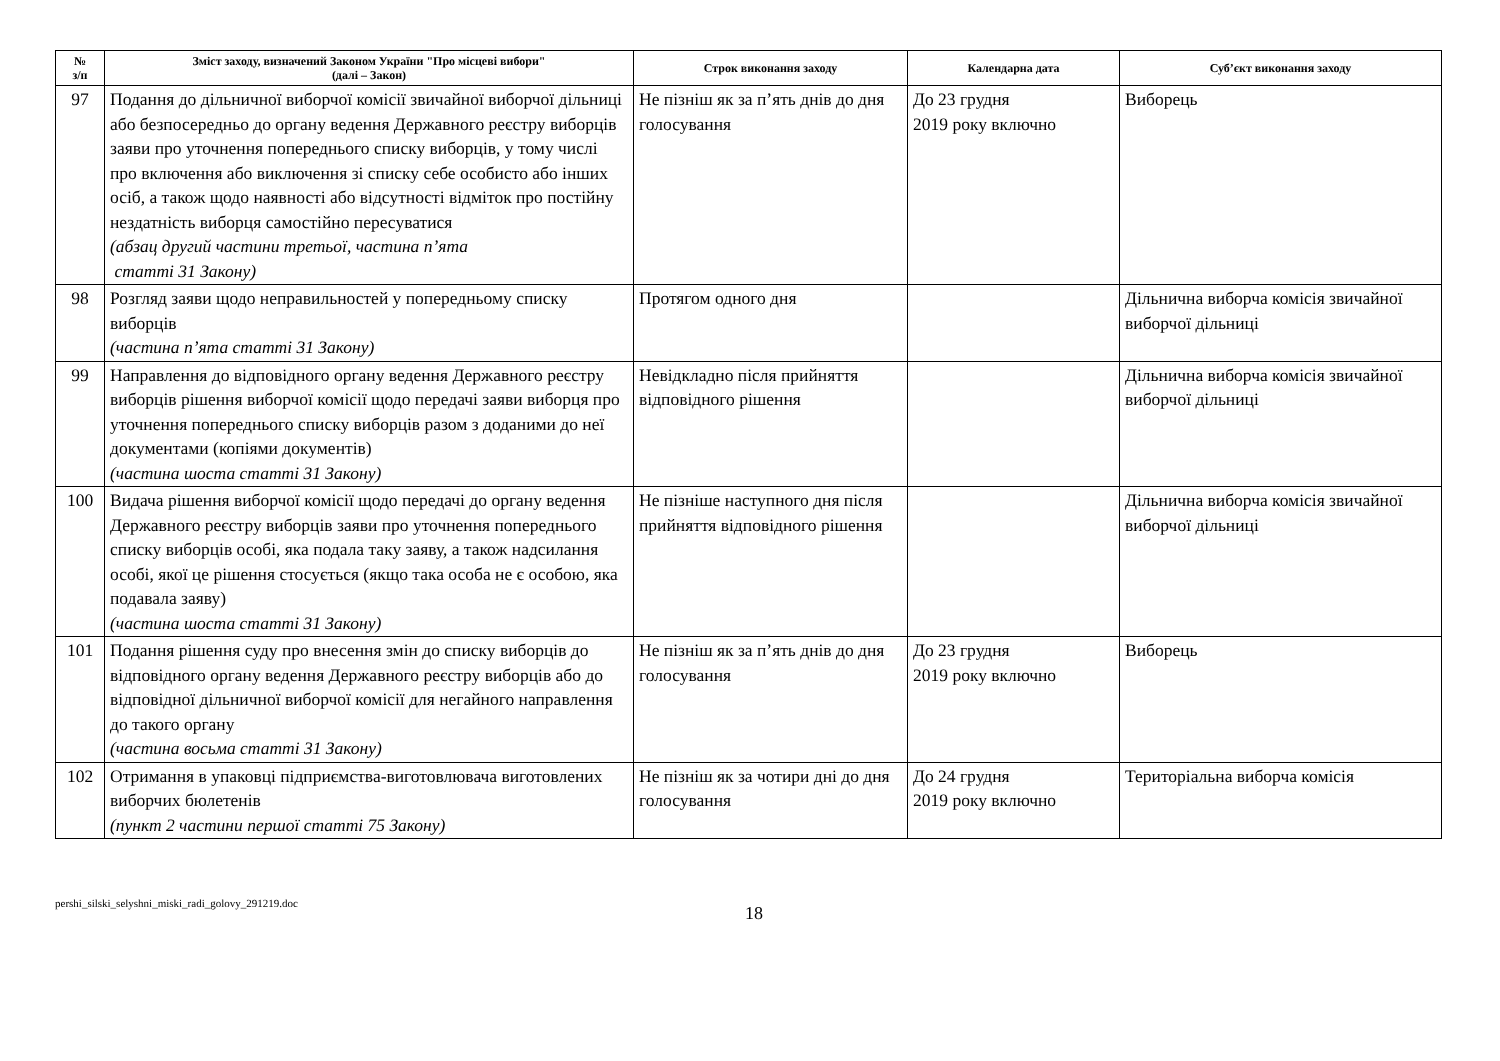| № з/п | Зміст заходу, визначений Законом України "Про місцеві вибори" (далі – Закон) | Строк виконання заходу | Календарна дата | Суб’єкт виконання заходу |
| --- | --- | --- | --- | --- |
| 97 | Подання до дільничної виборчої комісії звичайної виборчої дільниці або безпосередньо до органу ведення Державного реєстру виборців заяви про уточнення попереднього списку виборців, у тому числі про включення або виключення зі списку себе особисто або інших осіб, а також щодо наявності або відсутності відміток про постійну нездатність виборця самостійно пересуватися (абзац другий частини третьої, частина п’ята статті 31 Закону) | Не пізніш як за п’ять днів до дня голосування | До 23 грудня 2019 року включно | Виборець |
| 98 | Розгляд заяви щодо неправильностей у попередньому списку виборців (частина п’ята статті 31 Закону) | Протягом одного дня | | Дільнична виборча комісія звичайної виборчої дільниці |
| 99 | Направлення до відповідного органу ведення Державного реєстру виборців рішення виборчої комісії щодо передачі заяви виборця про уточнення попереднього списку виборців разом з доданими до неї документами (копіями документів) (частина шоста статті 31 Закону) | Невідкладно після прийняття відповідного рішення | | Дільнична виборча комісія звичайної виборчої дільниці |
| 100 | Видача рішення виборчої комісії щодо передачі до органу ведення Державного реєстру виборців заяви про уточнення попереднього списку виборців особі, яка подала таку заяву, а також надсилання особі, якої це рішення стосується (якщо така особа не є особою, яка подавала заяву) (частина шоста статті 31 Закону) | Не пізніше наступного дня після прийняття відповідного рішення | | Дільнична виборча комісія звичайної виборчої дільниці |
| 101 | Подання рішення суду про внесення змін до списку виборців до відповідного органу ведення Державного реєстру виборців або до відповідної дільничної виборчої комісії для негайного направлення до такого органу (частина восьма статті 31 Закону) | Не пізніш як за п’ять днів до дня голосування | До 23 грудня 2019 року включно | Виборець |
| 102 | Отримання в упаковці підприємства-виготовлювача виготовлених виборчих бюлетенів (пункт 2 частини першої статті 75 Закону) | Не пізніш як за чотири дні до дня голосування | До 24 грудня 2019 року включно | Територіальна виборча комісія |
pershi_silski_selyshni_miski_radi_golovy_291219.doc
18